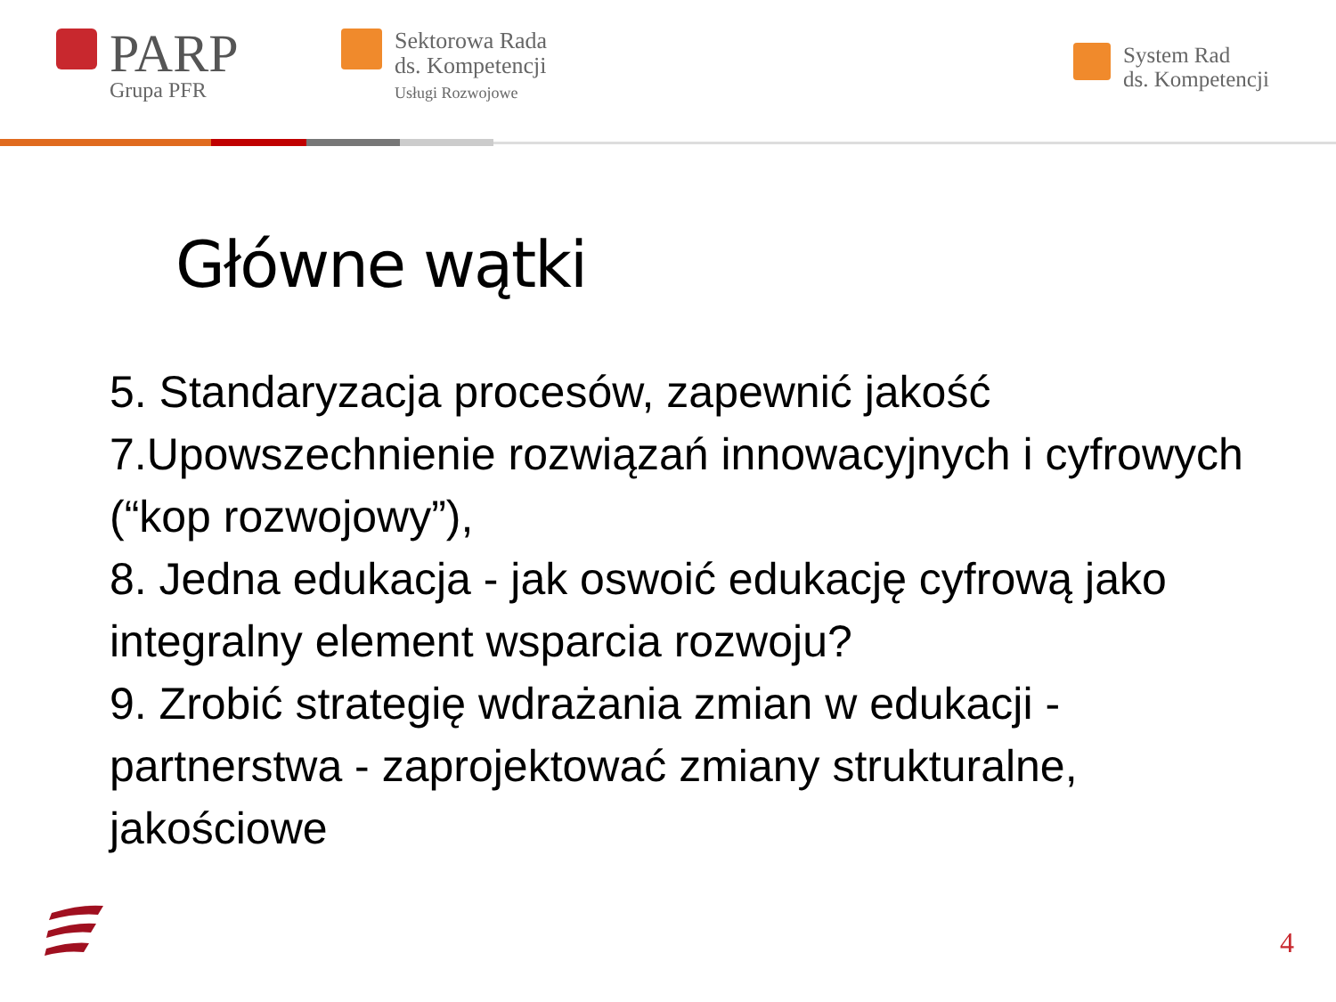PARP
Grupa PFR
Sektorowa Rada
ds. Kompetencji
Usługi Rozwojowe
System Rad
ds. Kompetencji
Główne wątki
5. Standaryzacja procesów, zapewnić jakość
7.Upowszechnienie rozwiązań innowacyjnych i cyfrowych (“kop rozwojowy”),
8. Jedna edukacja - jak oswoić edukację cyfrową jako integralny element wsparcia rozwoju?
9. Zrobić strategię wdrażania zmian w edukacji - partnerstwa - zaprojektować zmiany strukturalne, jakościowe
4